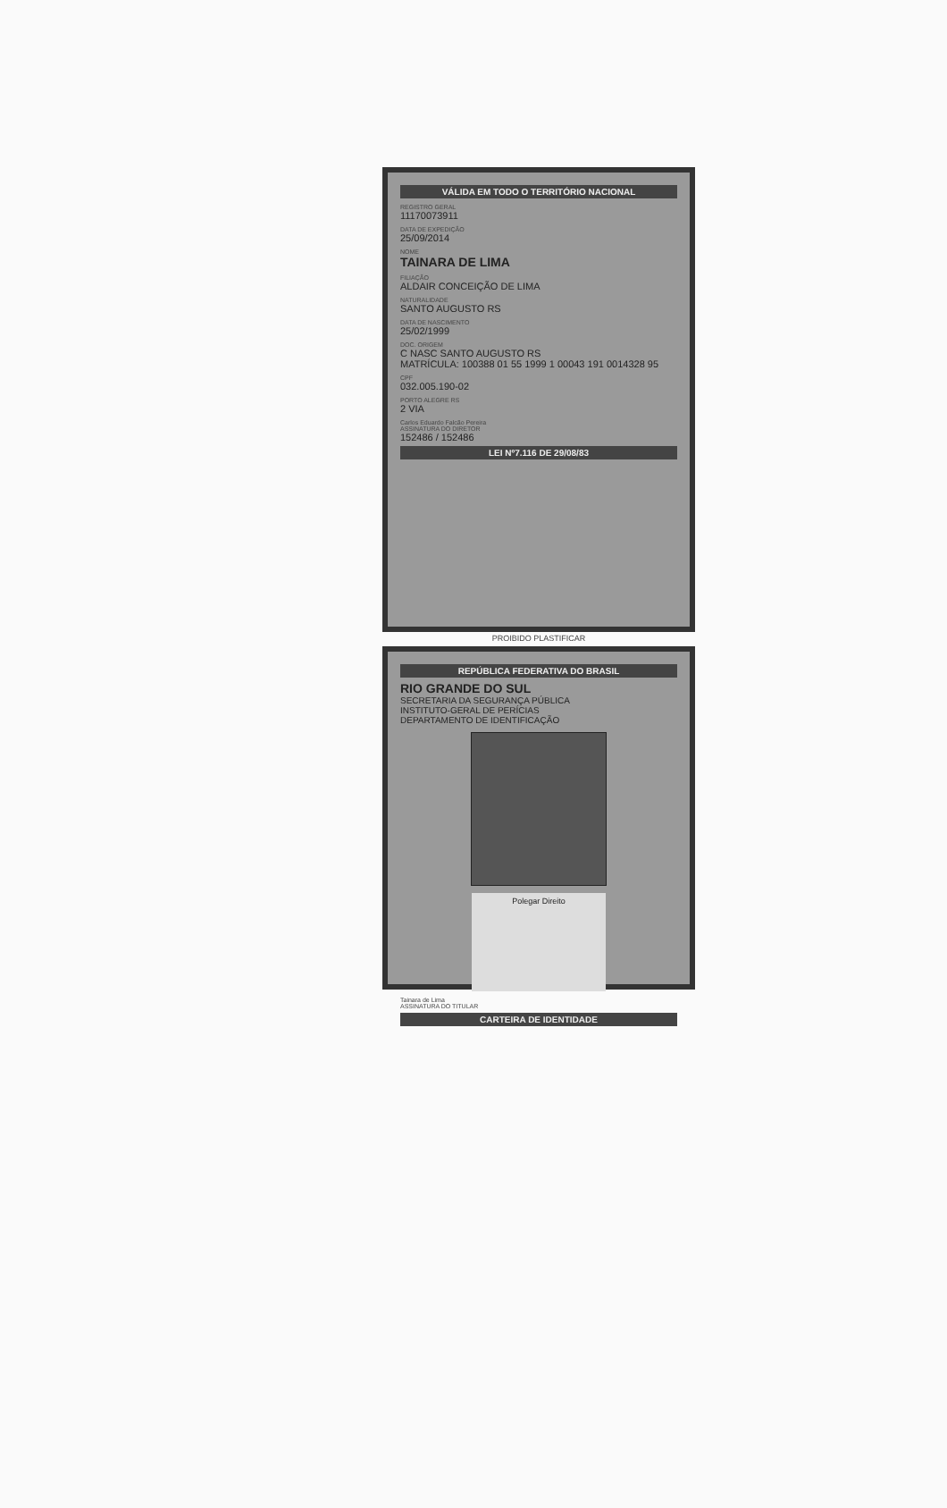VÁLIDA EM TODO O TERRITÓRIO NACIONAL
REGISTRO GERAL
11170073911
DATA DE EXPEDIÇÃO
25/09/2014
NOME
TAINARA DE LIMA
FILIAÇÃO
ALDAIR CONCEIÇÃO DE LIMA
NATURALIDADE
SANTO AUGUSTO RS
DATA DE NASCIMENTO
25/02/1999
DOC. ORIGEM
C NASC SANTO AUGUSTO RS
MATRÍCULA: 100388 01 55 1999 1 00043 191 0014328 95
CPF
032.005.190-02
PORTO ALEGRE RS
2 VIA
Carlos Eduardo Falcão Pereira
ASSINATURA DO DIRETOR
152486 / 152486
LEI Nº7.116 DE 29/08/83
PROIBIDO PLASTIFICAR
REPÚBLICA FEDERATIVA DO BRASIL
RIO GRANDE DO SUL
SECRETARIA DA SEGURANÇA PÚBLICA
INSTITUTO-GERAL DE PERÍCIAS
DEPARTAMENTO DE IDENTIFICAÇÃO
Polegar Direito
Tainara de Lima
ASSINATURA DO TITULAR
CARTEIRA DE IDENTIDADE